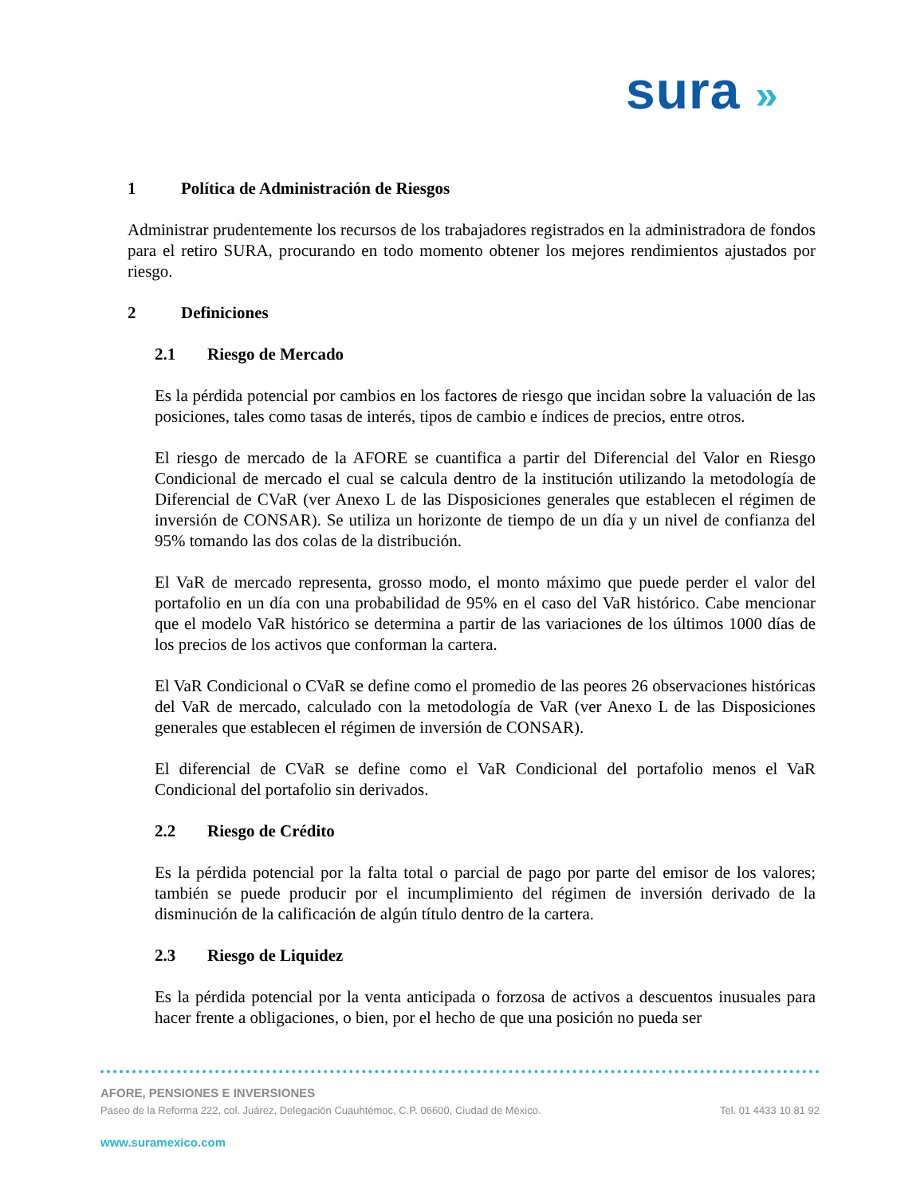sura »
1 Política de Administración de Riesgos
Administrar prudentemente los recursos de los trabajadores registrados en la administradora de fondos para el retiro SURA, procurando en todo momento obtener los mejores rendimientos ajustados por riesgo.
2 Definiciones
2.1 Riesgo de Mercado
Es la pérdida potencial por cambios en los factores de riesgo que incidan sobre la valuación de las posiciones, tales como tasas de interés, tipos de cambio e índices de precios, entre otros.
El riesgo de mercado de la AFORE se cuantifica a partir del Diferencial del Valor en Riesgo Condicional de mercado el cual se calcula dentro de la institución utilizando la metodología de Diferencial de CVaR (ver Anexo L de las Disposiciones generales que establecen el régimen de inversión de CONSAR). Se utiliza un horizonte de tiempo de un día y un nivel de confianza del 95% tomando las dos colas de la distribución.
El VaR de mercado representa, grosso modo, el monto máximo que puede perder el valor del portafolio en un día con una probabilidad de 95% en el caso del VaR histórico. Cabe mencionar que el modelo VaR histórico se determina a partir de las variaciones de los últimos 1000 días de los precios de los activos que conforman la cartera.
El VaR Condicional o CVaR se define como el promedio de las peores 26 observaciones históricas del VaR de mercado, calculado con la metodología de VaR (ver Anexo L de las Disposiciones generales que establecen el régimen de inversión de CONSAR).
El diferencial de CVaR se define como el VaR Condicional del portafolio menos el VaR Condicional del portafolio sin derivados.
2.2 Riesgo de Crédito
Es la pérdida potencial por la falta total o parcial de pago por parte del emisor de los valores; también se puede producir por el incumplimiento del régimen de inversión derivado de la disminución de la calificación de algún título dentro de la cartera.
2.3 Riesgo de Liquidez
Es la pérdida potencial por la venta anticipada o forzosa de activos a descuentos inusuales para hacer frente a obligaciones, o bien, por el hecho de que una posición no pueda ser
AFORE, PENSIONES E INVERSIONES
Paseo de la Reforma 222, col. Juárez, Delegación Cuauhtémoc, C.P. 06600, Ciudad de México. Tel. 01 4433 10 81 92
www.suramexico.com